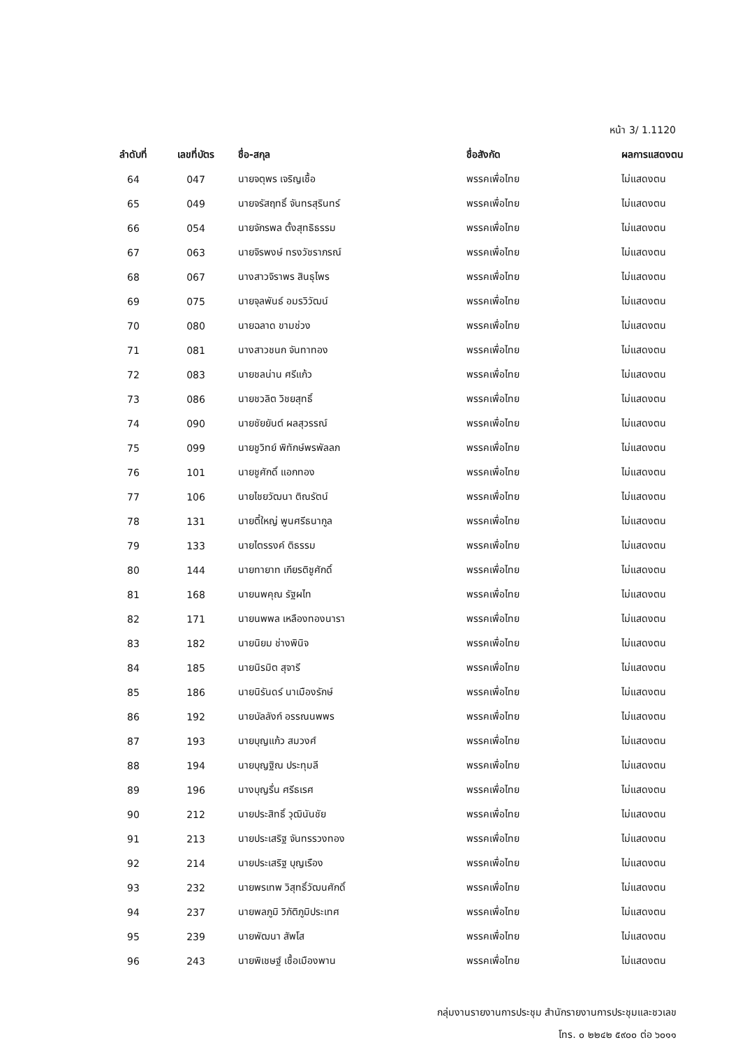หน้า 3/ 1.1120
| ลำดับที่ | เลขที่บัตร | ชื่อ-สกุล | ชื่อสังกัด | ผลการแสดงตน |
| --- | --- | --- | --- | --- |
| 64 | 047 | นายจตุพร เจริญเชื้อ | พรรคเพื่อไทย | ไม่แสดงตน |
| 65 | 049 | นายจรัสฤทธิ์ จันทรสุรินทร์ | พรรคเพื่อไทย | ไม่แสดงตน |
| 66 | 054 | นายจักรพล ตั้งสุทธิธรรม | พรรคเพื่อไทย | ไม่แสดงตน |
| 67 | 063 | นายจิรพงษ์ ทรงวัชราภรณ์ | พรรคเพื่อไทย | ไม่แสดงตน |
| 68 | 067 | นางสาวจิราพร สินธุไพร | พรรคเพื่อไทย | ไม่แสดงตน |
| 69 | 075 | นายจุลพันธ์ อมรวิวัฒน์ | พรรคเพื่อไทย | ไม่แสดงตน |
| 70 | 080 | นายฉลาด ขามช่วง | พรรคเพื่อไทย | ไม่แสดงตน |
| 71 | 081 | นางสาวชนก จันทาทอง | พรรคเพื่อไทย | ไม่แสดงตน |
| 72 | 083 | นายชลน่าน ศรีแก้ว | พรรคเพื่อไทย | ไม่แสดงตน |
| 73 | 086 | นายชวลิต วิชยสุทธิ์ | พรรคเพื่อไทย | ไม่แสดงตน |
| 74 | 090 | นายชัยยันต์ ผลสุวรรณ์ | พรรคเพื่อไทย | ไม่แสดงตน |
| 75 | 099 | นายชูวิทย์ พิทักษ์พรพัลลภ | พรรคเพื่อไทย | ไม่แสดงตน |
| 76 | 101 | นายชูศักดิ์ แอกทอง | พรรคเพื่อไทย | ไม่แสดงตน |
| 77 | 106 | นายไชยวัฒนา ติณรัตน์ | พรรคเพื่อไทย | ไม่แสดงตน |
| 78 | 131 | นายตี๋ใหญ่ พูนศรีธนากูล | พรรคเพื่อไทย | ไม่แสดงตน |
| 79 | 133 | นายไตรรงค์ ติธรรม | พรรคเพื่อไทย | ไม่แสดงตน |
| 80 | 144 | นายทายาท เกียรติชูศักดิ์ | พรรคเพื่อไทย | ไม่แสดงตน |
| 81 | 168 | นายนพคุณ รัฐผไท | พรรคเพื่อไทย | ไม่แสดงตน |
| 82 | 171 | นายนพพล เหลืองทองนารา | พรรคเพื่อไทย | ไม่แสดงตน |
| 83 | 182 | นายนิยม ช่างพินิจ | พรรคเพื่อไทย | ไม่แสดงตน |
| 84 | 185 | นายนิรมิต สุจารี | พรรคเพื่อไทย | ไม่แสดงตน |
| 85 | 186 | นายนิรันดร์ นาเมืองรักษ์ | พรรคเพื่อไทย | ไม่แสดงตน |
| 86 | 192 | นายบัลลังก์ อรรณนพพร | พรรคเพื่อไทย | ไม่แสดงตน |
| 87 | 193 | นายบุญแก้ว สมวงศ์ | พรรคเพื่อไทย | ไม่แสดงตน |
| 88 | 194 | นายบุญฐิณ ประทุมลี | พรรคเพื่อไทย | ไม่แสดงตน |
| 89 | 196 | นางบุญรื่น ศรีธเรศ | พรรคเพื่อไทย | ไม่แสดงตน |
| 90 | 212 | นายประสิทธิ์ วุฒินันชัย | พรรคเพื่อไทย | ไม่แสดงตน |
| 91 | 213 | นายประเสริฐ จันทรรวงทอง | พรรคเพื่อไทย | ไม่แสดงตน |
| 92 | 214 | นายประเสริฐ บุญเรือง | พรรคเพื่อไทย | ไม่แสดงตน |
| 93 | 232 | นายพรเทพ วิสุทธิ์วัฒนศักดิ์ | พรรคเพื่อไทย | ไม่แสดงตน |
| 94 | 237 | นายพลภูมิ วิภัติภูมิประเทศ | พรรคเพื่อไทย | ไม่แสดงตน |
| 95 | 239 | นายพัฒนา สัพโส | พรรคเพื่อไทย | ไม่แสดงตน |
| 96 | 243 | นายพิเชษฐ์ เชื้อเมืองพาน | พรรคเพื่อไทย | ไม่แสดงตน |
กลุ่มงานรายงานการประชุม สำนักรายงานการประชุมและชวเลข
โทร. ๐ ๒๒๔๒ ๕๙๐๐ ต่อ ๖๐๑๑